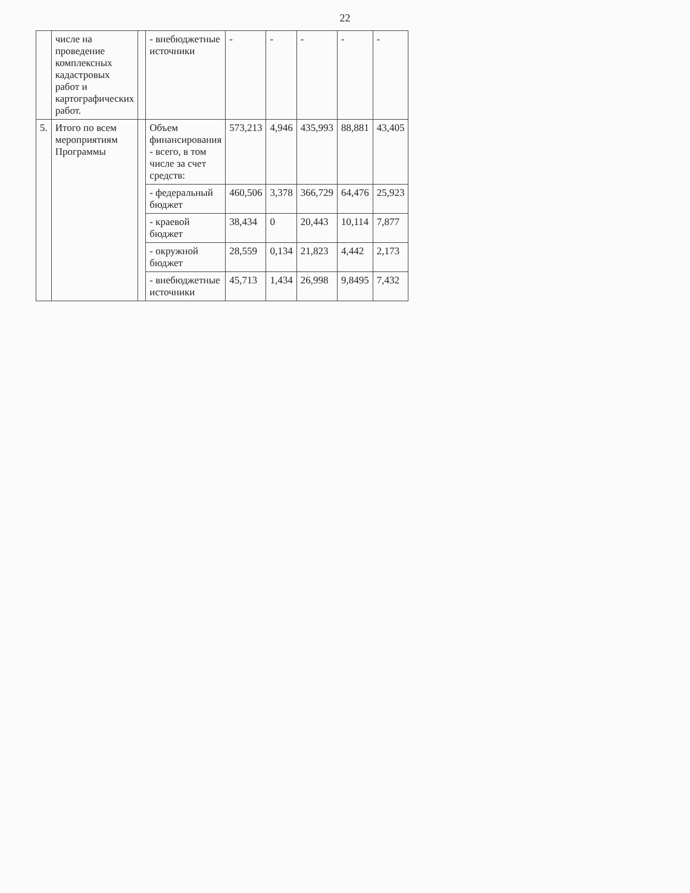22
| | числе на проведение комплексных кадастровых работ и картографических работ. | | - внебюджетные источники | - | - | - | - | - |
| 5. | Итого по всем мероприятиям Программы | | Объем финансирования - всего, в том числе за счет средств: | 573,213 | 4,946 | 435,993 | 88,881 | 43,405 |
| | | | - федеральный бюджет | 460,506 | 3,378 | 366,729 | 64,476 | 25,923 |
| | | | - краевой бюджет | 38,434 | 0 | 20,443 | 10,114 | 7,877 |
| | | | - окружной бюджет | 28,559 | 0,134 | 21,823 | 4,442 | 2,173 |
| | | | - внебюджетные источники | 45,713 | 1,434 | 26,998 | 9,8495 | 7,432 |